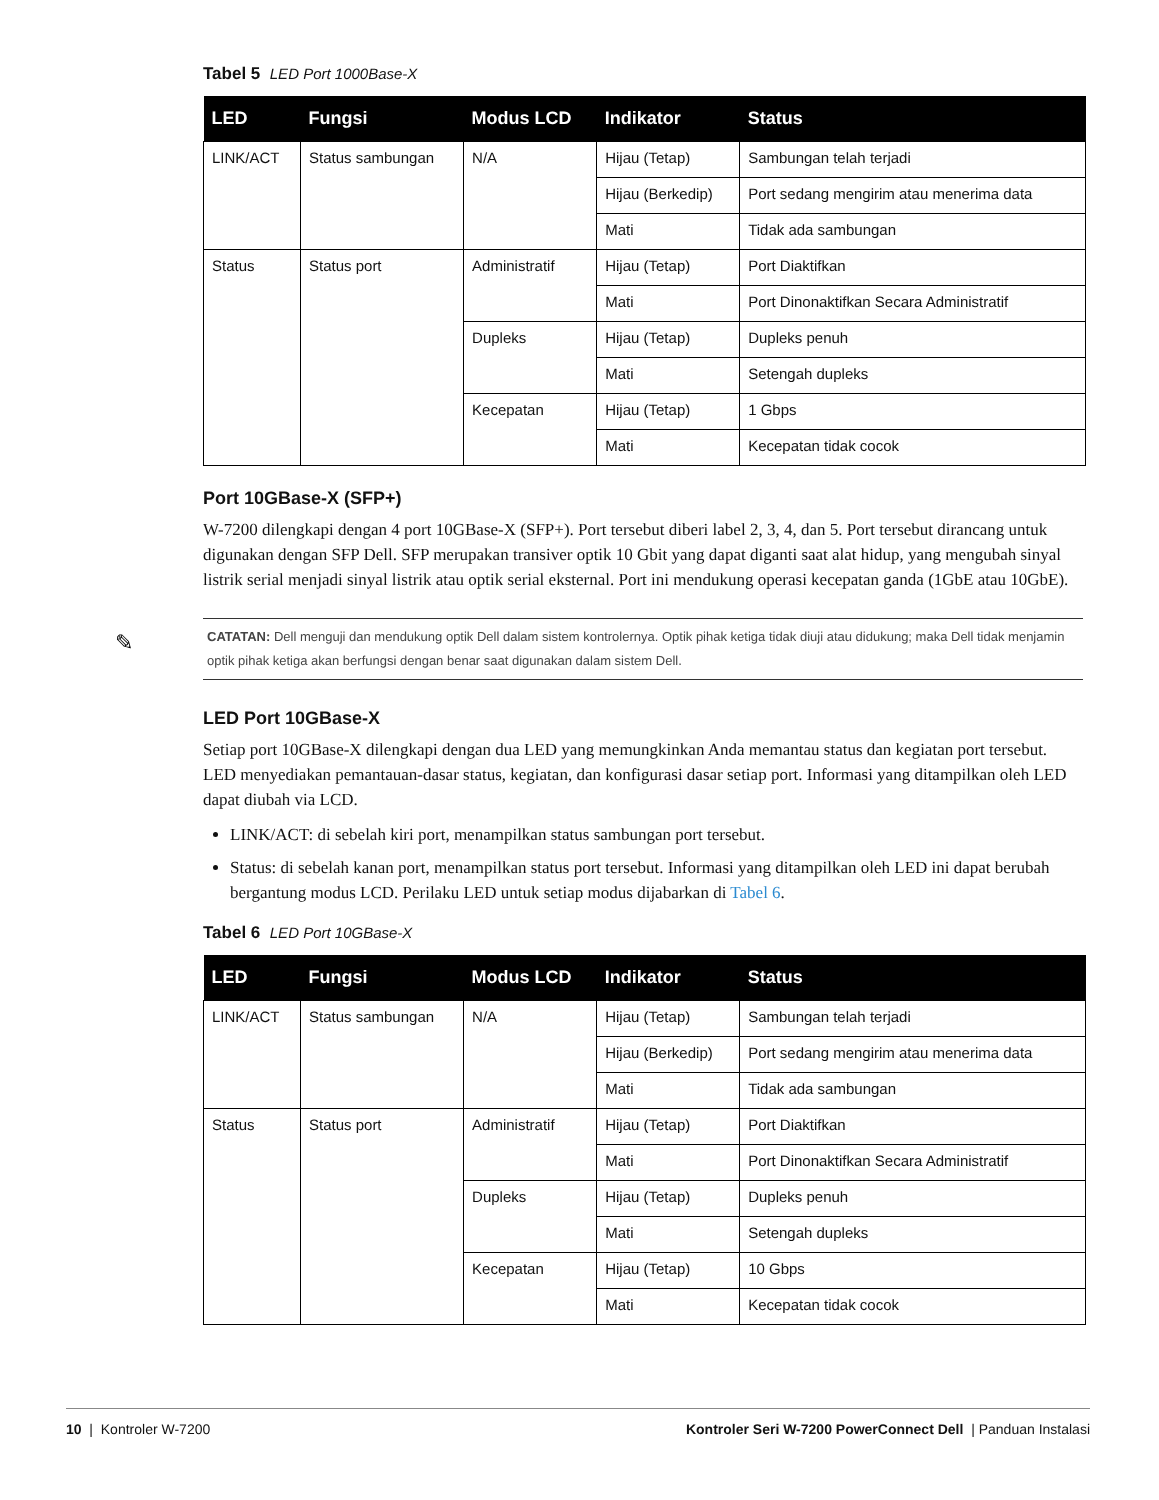Tabel 5 LED Port 1000Base-X
| LED | Fungsi | Modus LCD | Indikator | Status |
| --- | --- | --- | --- | --- |
| LINK/ACT | Status sambungan | N/A | Hijau (Tetap) | Sambungan telah terjadi |
| | | | Hijau (Berkedip) | Port sedang mengirim atau menerima data |
| | | | Mati | Tidak ada sambungan |
| Status | Status port | Administratif | Hijau (Tetap) | Port Diaktifkan |
| | | | Mati | Port Dinonaktifkan Secara Administratif |
| | | Dupleks | Hijau (Tetap) | Dupleks penuh |
| | | | Mati | Setengah dupleks |
| | | Kecepatan | Hijau (Tetap) | 1 Gbps |
| | | | Mati | Kecepatan tidak cocok |
Port 10GBase-X (SFP+)
W-7200 dilengkapi dengan 4 port 10GBase-X (SFP+). Port tersebut diberi label 2, 3, 4, dan 5. Port tersebut dirancang untuk digunakan dengan SFP Dell. SFP merupakan transiver optik 10 Gbit yang dapat diganti saat alat hidup, yang mengubah sinyal listrik serial menjadi sinyal listrik atau optik serial eksternal. Port ini mendukung operasi kecepatan ganda (1GbE atau 10GbE).
✎ CATATAN: Dell menguji dan mendukung optik Dell dalam sistem kontrolernya. Optik pihak ketiga tidak diuji atau didukung; maka Dell tidak menjamin optik pihak ketiga akan berfungsi dengan benar saat digunakan dalam sistem Dell.
LED Port 10GBase-X
Setiap port 10GBase-X dilengkapi dengan dua LED yang memungkinkan Anda memantau status dan kegiatan port tersebut. LED menyediakan pemantauan-dasar status, kegiatan, dan konfigurasi dasar setiap port. Informasi yang ditampilkan oleh LED dapat diubah via LCD.
LINK/ACT: di sebelah kiri port, menampilkan status sambungan port tersebut.
Status: di sebelah kanan port, menampilkan status port tersebut. Informasi yang ditampilkan oleh LED ini dapat berubah bergantung modus LCD. Perilaku LED untuk setiap modus dijabarkan di Tabel 6.
Tabel 6 LED Port 10GBase-X
| LED | Fungsi | Modus LCD | Indikator | Status |
| --- | --- | --- | --- | --- |
| LINK/ACT | Status sambungan | N/A | Hijau (Tetap) | Sambungan telah terjadi |
| | | | Hijau (Berkedip) | Port sedang mengirim atau menerima data |
| | | | Mati | Tidak ada sambungan |
| Status | Status port | Administratif | Hijau (Tetap) | Port Diaktifkan |
| | | | Mati | Port Dinonaktifkan Secara Administratif |
| | | Dupleks | Hijau (Tetap) | Dupleks penuh |
| | | | Mati | Setengah dupleks |
| | | Kecepatan | Hijau (Tetap) | 10 Gbps |
| | | | Mati | Kecepatan tidak cocok |
10 | Kontroler W-7200 Kontroler Seri W-7200 PowerConnect Dell | Panduan Instalasi